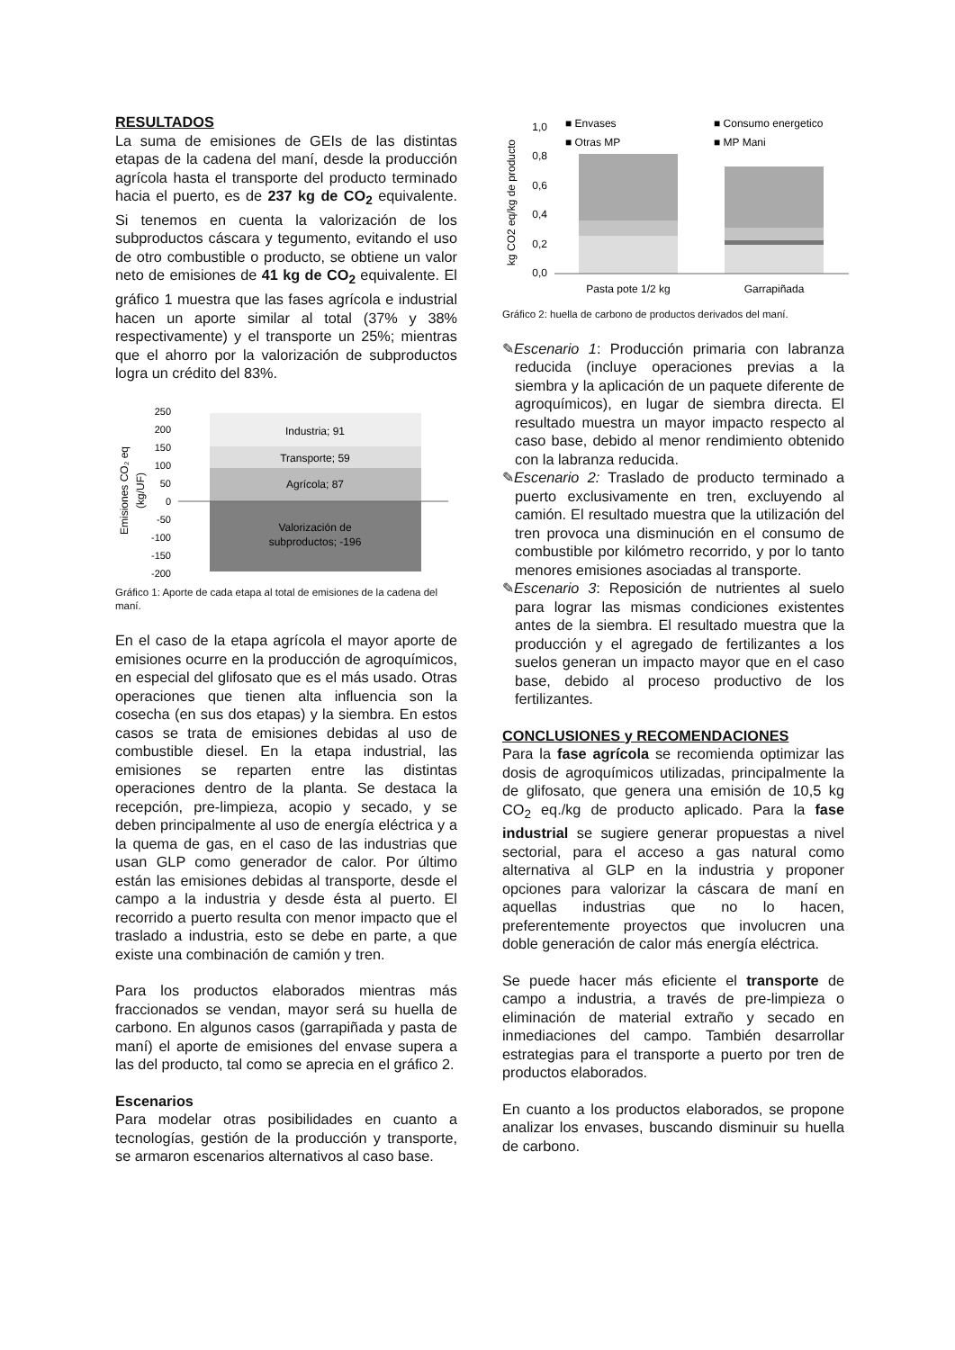RESULTADOS
La suma de emisiones de GEIs de las distintas etapas de la cadena del maní, desde la producción agrícola hasta el transporte del producto terminado hacia el puerto, es de 237 kg de CO<sub>2</sub> equivalente. Si tenemos en cuenta la valorización de los subproductos cáscara y tegumento, evitando el uso de otro combustible o producto, se obtiene un valor neto de emisiones de 41 kg de CO<sub>2</sub> equivalente. El gráfico 1 muestra que las fases agrícola e industrial hacen un aporte similar al total (37% y 38% respectivamente) y el transporte un 25%; mientras que el ahorro por la valorización de subproductos logra un crédito del 83%.
Emisiones CO₂ eq
(kg/UF)
250
200
150
100
50
0
-50
-100
-150
-200
Industria; 91
Transporte; 59
Agrícola; 87
Valorización de
subproductos; -196
Gráfico 1: Aporte de cada etapa al total de emisiones de la cadena del maní.
En el caso de la etapa agrícola el mayor aporte de emisiones ocurre en la producción de agroquímicos, en especial del glifosato que es el más usado. Otras operaciones que tienen alta influencia son la cosecha (en sus dos etapas) y la siembra. En estos casos se trata de emisiones debidas al uso de combustible diesel. En la etapa industrial, las emisiones se reparten entre las distintas operaciones dentro de la planta. Se destaca la recepción, pre-limpieza, acopio y secado, y se deben principalmente al uso de energía eléctrica y a la quema de gas, en el caso de las industrias que usan GLP como generador de calor. Por último están las emisiones debidas al transporte, desde el campo a la industria y desde ésta al puerto. El recorrido a puerto resulta con menor impacto que el traslado a industria, esto se debe en parte, a que existe una combinación de camión y tren.
Para los productos elaborados mientras más fraccionados se vendan, mayor será su huella de carbono. En algunos casos (garrapiñada y pasta de maní) el aporte de emisiones del envase supera a las del producto, tal como se aprecia en el gráfico 2.
Escenarios
Para modelar otras posibilidades en cuanto a tecnologías, gestión de la producción y transporte, se armaron escenarios alternativos al caso base.
kg CO2 eq/kg de producto
1,0
0,8
0,6
0,4
0,2
0,0
■ Envases
■ Consumo energetico
■ Otras MP
■ MP Mani
Pasta pote 1/2 kg
Garrapiñada
Gráfico 2: huella de carbono de productos derivados del maní.
✎Escenario 1: Producción primaria con labranza reducida (incluye operaciones previas a la siembra y la aplicación de un paquete diferente de agroquímicos), en lugar de siembra directa. El resultado muestra un mayor impacto respecto al caso base, debido al menor rendimiento obtenido con la labranza reducida.
✎Escenario 2: Traslado de producto terminado a puerto exclusivamente en tren, excluyendo al camión. El resultado muestra que la utilización del tren provoca una disminución en el consumo de combustible por kilómetro recorrido, y por lo tanto menores emisiones asociadas al transporte.
✎Escenario 3: Reposición de nutrientes al suelo para lograr las mismas condiciones existentes antes de la siembra. El resultado muestra que la producción y el agregado de fertilizantes a los suelos generan un impacto mayor que en el caso base, debido al proceso productivo de los fertilizantes.
CONCLUSIONES y RECOMENDACIONES
Para la fase agrícola se recomienda optimizar las dosis de agroquímicos utilizadas, principalmente la de glifosato, que genera una emisión de 10,5 kg CO<sub>2</sub> eq./kg de producto aplicado. Para la fase industrial se sugiere generar propuestas a nivel sectorial, para el acceso a gas natural como alternativa al GLP en la industria y proponer opciones para valorizar la cáscara de maní en aquellas industrias que no lo hacen, preferentemente proyectos que involucren una doble generación de calor más energía eléctrica.
Se puede hacer más eficiente el transporte de campo a industria, a través de pre-limpieza o eliminación de material extraño y secado en inmediaciones del campo. También desarrollar estrategias para el transporte a puerto por tren de productos elaborados.
En cuanto a los productos elaborados, se propone analizar los envases, buscando disminuir su huella de carbono.